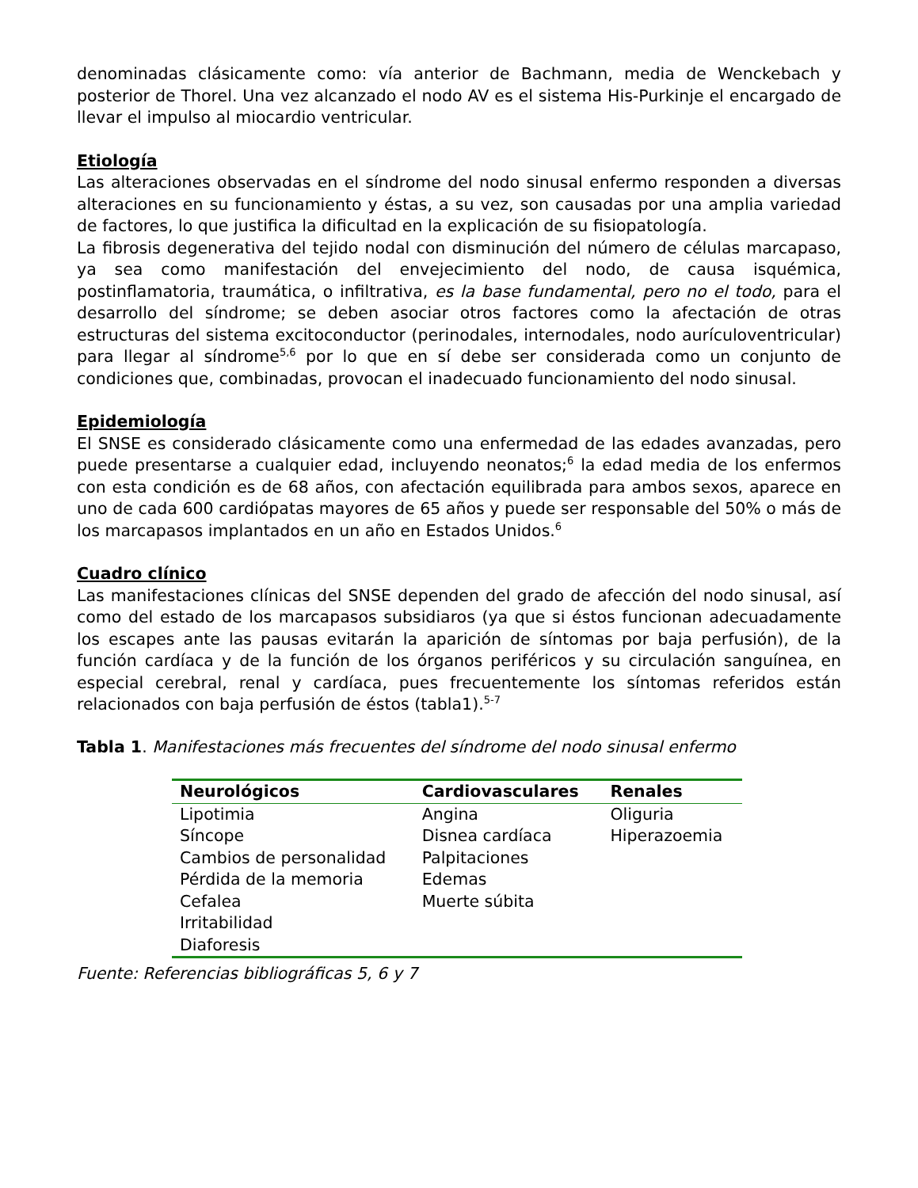denominadas clásicamente como: vía anterior de Bachmann, media de Wenckebach y posterior de Thorel. Una vez alcanzado el nodo AV es el sistema His-Purkinje el encargado de llevar el impulso al miocardio ventricular.
Etiología
Las alteraciones observadas en el síndrome del nodo sinusal enfermo responden a diversas alteraciones en su funcionamiento y éstas, a su vez, son causadas por una amplia variedad de factores, lo que justifica la dificultad en la explicación de su fisiopatología.
La fibrosis degenerativa del tejido nodal con disminución del número de células marcapaso, ya sea como manifestación del envejecimiento del nodo, de causa isquémica, postinflamatoria, traumática, o infiltrativa, es la base fundamental, pero no el todo, para el desarrollo del síndrome; se deben asociar otros factores como la afectación de otras estructuras del sistema excitoconductor (perinodales, internodales, nodo aurículoventricular) para llegar al síndrome<sup>5,6</sup> por lo que en sí debe ser considerada como un conjunto de condiciones que, combinadas, provocan el inadecuado funcionamiento del nodo sinusal.
Epidemiología
El SNSE es considerado clásicamente como una enfermedad de las edades avanzadas, pero puede presentarse a cualquier edad, incluyendo neonatos;<sup>6</sup> la edad media de los enfermos con esta condición es de 68 años, con afectación equilibrada para ambos sexos, aparece en uno de cada 600 cardiópatas mayores de 65 años y puede ser responsable del 50% o más de los marcapasos implantados en un año en Estados Unidos.<sup>6</sup>
Cuadro clínico
Las manifestaciones clínicas del SNSE dependen del grado de afección del nodo sinusal, así como del estado de los marcapasos subsidiaros (ya que si éstos funcionan adecuadamente los escapes ante las pausas evitarán la aparición de síntomas por baja perfusión), de la función cardíaca y de la función de los órganos periféricos y su circulación sanguínea, en especial cerebral, renal y cardíaca, pues frecuentemente los síntomas referidos están relacionados con baja perfusión de éstos (tabla1).<sup>5-7</sup>
Tabla 1. Manifestaciones más frecuentes del síndrome del nodo sinusal enfermo
| Neurológicos | Cardiovasculares | Renales |
| --- | --- | --- |
| Lipotimia Síncope Cambios de personalidad Pérdida de la memoria Cefalea Irritabilidad Diaforesis | Angina Disnea cardíaca Palpitaciones Edemas Muerte súbita | Oliguria Hiperazoemia |
Fuente: Referencias bibliográficas 5, 6 y 7